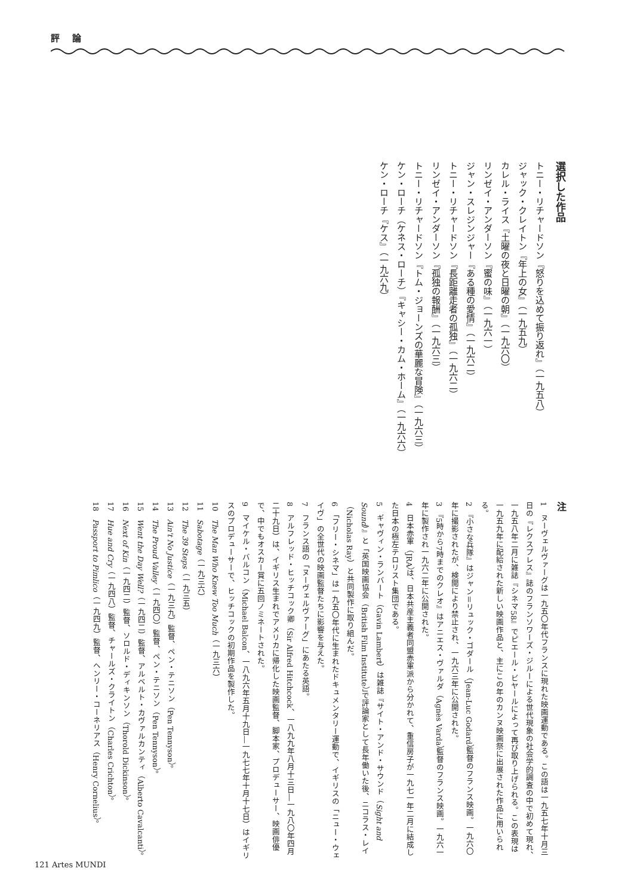評 論
選択した作品
トニー・リチャードソン『怒りを込めて振り返れ』（一九五八）
ジャック・クレイトン『年上の女』（一九五九）
カレル・ライス『土曜の夜と日曜の朝』（一九六〇）
リンゼイ・アンダーソン『蜜の味』（一九六一）
ジャン・スレジンジャー『ある種の愛情』（一九六二）
トニー・リチャードソン『長距離走者の孤独』（一九六二）
リンゼイ・アンダーソン『孤独の報酬』（一九六三）
トニー・リチャードソン『トム・ジョーンズの華麗な冒険』（一九六三）
ケン・ローチ（ケネス・ローチ）『キャシー・カム・ホーム』（一九六六）
ケン・ローチ『ケス』（一九六九）
注
1　ヌーヴェルヴァーグは一九五〇年代フランスに現れた映画運動である。この語は一九五七年十月三日の『レクスプレス』誌のフランソワーズ・ジルーによる世代現象の社会学的調査の中で初めて現れ、一九五八年二月に雑誌『シネマ58』でピエール・ビヤールによって再び取り上げられる。この表現は一九五九年に配給された新しい映画作品と、主にこの年のカンヌ映画祭に出展された作品に用いられる。
2　『小さな兵隊』はジャン＝リュック・ゴダール（Jean-Luc Godard）監督のフランス映画。一九六〇年に撮影されたが、検閲により禁止され、一九六三年に公開された。
3　『5時から7時までのクレオ』はアニエス・ヴァルダ（Agnès Varda）監督のフランス映画。一九六一年に製作され一九六二年に公開された。
4　日本赤軍（JRA）は、日本共産主義者同盟赤軍派から分かれて、重信房子が一九七一年二月に結成した日本の極左テロリスト集団である。
5　ギャヴィン・ランバート（Gavin Lambert）は雑誌『サイト・アンド・サウンド（Sight and Sound）』と「英国映画協会（British Film Institute）」で評論家として長年働いた後、ニコラス・レイ（Nicholas Ray）と共同製作に取り組んだ。
6　「フリー・シネマ」は一九五〇年代に生まれたドキュメンタリー運動で、イギリスの「ニュー・ウェイヴ」の全世代の映画監督たちに影響を与えた。
7　フランス語の「ヌーヴェルヴァーグ」にあたる英語。
8　アルフレッド・ヒッチコック卿（Sir Alfred Hitchcock、一八九九年八月十三日―一九八〇年四月二十九日）は、イギリス生まれでアメリカに帰化した映画監督、脚本家、プロデューサー、映画俳優で、中でもオスカー賞に五回ノミネートされた。
9　マイケル・バルコン（Michael Balcon、一八九六年五月十九日―一九七七年十月十七日）はイギリスのプロデューサーで、ヒッチコックの初期作品を製作した。
10　The Man Who Knew Too Much（一九三六）
11　Sabotage（一九三六）
12　The 39 Steps（一九三五）
13　Ain't No Justice（一九三九）監督、ペン・テニソン（Pen Tennyson）。
14　The Proud Valley（一九四〇）監督、ペン・テニソン（Pen Tennyson）。
15　Went the Day Well?（一九四二）監督、アルベルト・カヴァルカンティ（Alberto Cavalcanti）。
16　Next of Kin（一九四二）監督、ソロルド・ディキンソン（Thorold Dickinson）。
17　Hue and Cry（一九四八）監督、チャールズ・クライトン（Charles Crichton）。
18　Passport to Pimlico（一九四九）監督、ヘンリー・コーネリアス（Henry Cornelius）。
121 Artes MUNDI